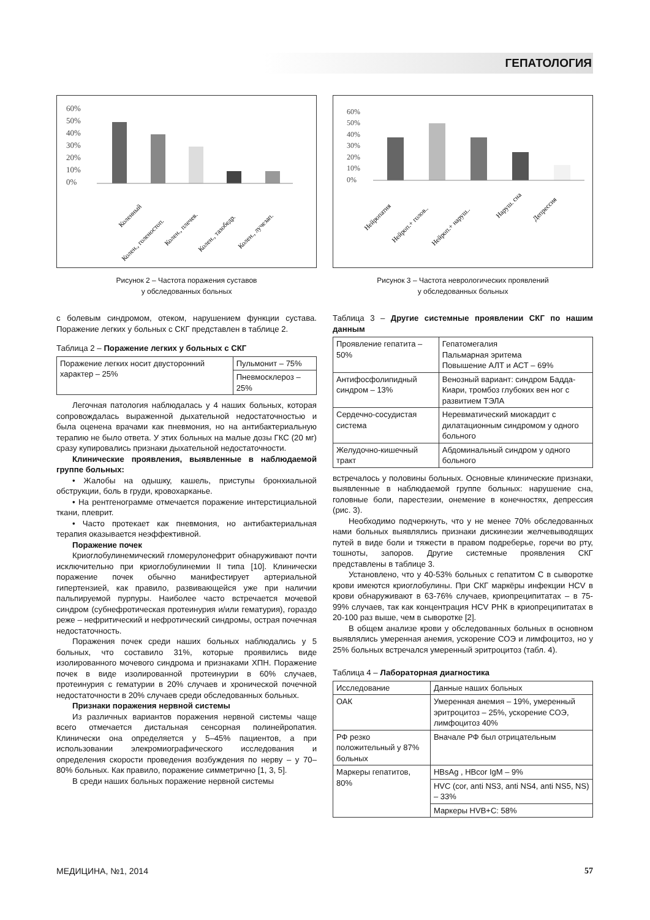ГЕПАТОЛОГИЯ
60%
50%
40%
30%
20%
10%
0%
Коленный
Колен., голеностоп.
Колен., плечев.
Колен., тазобедр.
Колен., лучезап.
Рисунок 2 – Частота поражения суставов
у обследованных больных
с болевым синдромом, отеком, нарушением функции сустава. Поражение легких у больных с СКГ представлен в таблице 2.
Таблица 2 – Поражение легких у больных с СКГ
| Поражение легких носит двусторонний характер – 25% | Пульмонит – 75% |
| | Пневмосклероз – 25% |
Легочная патология наблюдалась у 4 наших больных, которая сопровождалась выраженной дыхательной недостаточностью и была оценена врачами как пневмония, но на антибактериальную терапию не было ответа. У этих больных на малые дозы ГКС (20 мг) сразу купировались признаки дыхательной недостаточности.
Клинические проявления, выявленные в наблюдаемой группе больных:
• Жалобы на одышку, кашель, приступы бронхиальной обструкции, боль в груди, кровохарканье.
• На рентгенограмме отмечается поражение интерстициальной ткани, плеврит.
• Часто протекает как пневмония, но антибактериальная терапия оказывается неэффективной.
Поражение почек
Криоглобулинемический гломерулонефрит обнаруживают почти исключительно при криоглобулинемии II типа [10]. Клинически поражение почек обычно манифестирует артериальной гипертензией, как правило, развивающейся уже при наличии пальпируемой пурпуры. Наиболее часто встречается мочевой синдром (субнефротическая протеинурия и/или гематурия), гораздо реже – нефритический и нефротический синдромы, острая почечная недостаточность.
Поражения почек среди наших больных наблюдались у 5 больных, что составило 31%, которые проявились виде изолированного мочевого синдрома и признаками ХПН. Поражение почек в виде изолированной протеинурии в 60% случаев, протеинурия с гематурии в 20% случаев и хронической почечной недостаточности в 20% случаев среди обследованных больных.
Признаки поражения нервной системы
Из различных вариантов поражения нервной системы чаще всего отмечается дистальная сенсорная полинейропатия. Клинически она определяется у 5–45% пациентов, а при использовании элекромиографического исследования и определения скорости проведения возбуждения по нерву – у 70–80% больных. Как правило, поражение симметрично [1, 3, 5].
В среди наших больных поражение нервной системы
60%
50%
40%
30%
20%
10%
0%
Нейропатия
Нейроп.+ голов..
Нейроп.+ наруш..
Наруш. сна
Депрессия
Рисунок 3 – Частота неврологических проявлений
у обследованных больных
Таблица 3 – Другие системные проявлении СКГ по нашим данным
| Проявление гепатита – 50% | Гепатомегалия Пальмарная эритема Повышение АЛТ и АСТ – 69% |
| Антифосфолипидный синдром – 13% | Венозный вариант: синдром Бадда-Киари, тромбоз глубоких вен ног с развитием ТЭЛА |
| Сердечно-сосудистая система | Неревматический миокардит с дилатационным синдромом у одного больного |
| Желудочно-кишечный тракт | Абдоминальный синдром у одного больного |
встречалось у половины больных. Основные клинические признаки, выявленные в наблюдаемой группе больных: нарушение сна, головные боли, парестезии, онемение в конечностях, депрессия (рис. 3).
Необходимо подчеркнуть, что у не менее 70% обследованных нами больных выявлялись признаки дискинезии желчевыводящих путей в виде боли и тяжести в правом подреберье, горечи во рту, тошноты, запоров. Другие системные проявления СКГ представлены в таблице 3.
Установлено, что у 40-53% больных с гепатитом С в сыворотке крови имеются криоглобулины. При СКГ маркёры инфекции HCV в крови обнаруживают в 63-76% случаев, криопреципитатах – в 75-99% случаев, так как концентрация HCV РНК в криопреципитатах в 20-100 раз выше, чем в сыворотке [2].
В общем анализе крови у обследованных больных в основном выявлялись умеренная анемия, ускорение СОЭ и лимфоцитоз, но у 25% больных встречался умеренный эритроцитоз (табл. 4).
Таблица 4 – Лабораторная диагностика
| Исследование | Данные наших больных |
| ОАК | Умеренная анемия – 19%, умеренный эритроцитоз – 25%, ускорение СОЭ, лимфоцитоз 40% |
| РФ резко положительный у 87% больных | Вначале РФ был отрицательным |
| Маркеры гепатитов, 80% | HBsAg , HBcor IgM – 9% |
| | HVC (cor, anti NS3, anti NS4, anti NS5, NS) – 33% |
| | Маркеры HVB+C: 58% |
МЕДИЦИНА, №1, 2014 57